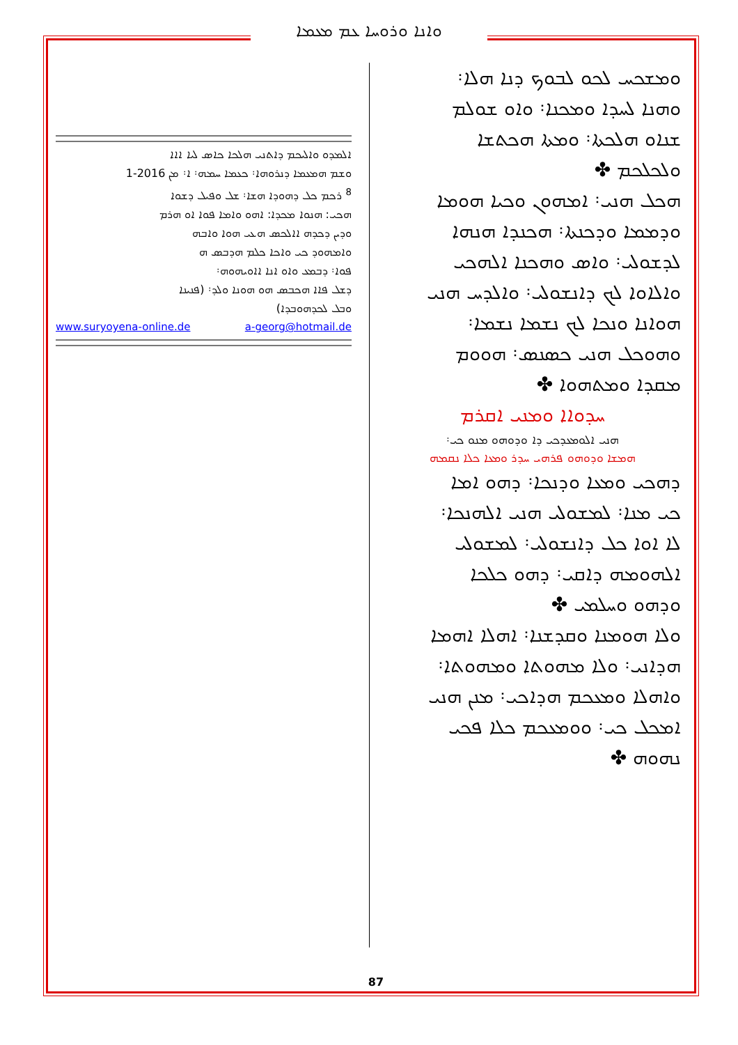ܘܐܢܐ ܘܪܘܚܐ ܥܡ ܡܥܡܐ
ܘܡܫܟܚ ܠܟܘ ܠܒܘܟ ܕܢܐ ܗܠܐ܃
ܘܗܢܐ ܠܚܕܐ ܘܡܟܢܐ܃ ܘܐܘ ܫܘܠܡ
ܫܢܐܘ ܗܠܟܬܐ܃ ܘܡܬܐ ܗܟܬܫܐ
ܘܠܟܠܟܡ ✤
ܗܟܠ ܗܢܝ܃ ܐܡܗܘܢ ܘܟܝܐ ܗܘܡܐ
ܘܕܡܡܐ ܘܕܟܢܬܐ܃ ܗܟܢܕܐ ܗܢܗܐ
ܠܕܫܘܠܝ܃ ܘܐܣ ܘܗܟܢܐ ܐܠܗܟܝ
ܘܐܠܐܘܐ ܠܟ ܕܐܢܫܘܠܝ܃ ܘܐܠܕܚ ܗܢܝ
ܗܘܐܢܐ ܘܢܟܐ ܠܟ ܢܫܡܐ ܢܫܡܐ܃
ܘܗܘܟܠ ܗܢܝ ܟܣܢܣ܃ ܗܘܘܡ
ܡܩܕܐ ܘܡܬܗܘܐ ✤
ܚܕܘܐܐ ܘܡܢܝ ܐܩܪܡ
ܗܢܝ ܐܠܘܡܥܕܟܝ ܕܐ ܘܕܘܗܘ ܡܢܘ ܟܝ܃
ܗܡܫܐ ܘܕܘܗܘ ܦܪܗܝ ܚܕܪ ܘܡܥܐ ܟܠܐ ܢܩܡܗ
ܕܗܟܝ ܘܡܥܐ ܘܕܢܟܐ܃ ܕܗܘ ܐܡܐ
ܟܝ ܡܢܐ܃ ܠܡܫܘܠܝ ܗܢܝ ܐܠܗܢܟܐ܃
ܠܐ ܐܘܐ ܟܠ ܕܐܢܫܘܠܝ܃ ܠܡܫܘܠܝ
ܐܠܗܘܡܗ ܕܐܩܝ܃ ܕܗܘ ܟܠܟܐ
ܘܕܗܘ ܘܚܠܡܝ ✤
ܘܠܐ ܗܘܡܢܐ ܘܩܕܫܢܐ܃ ܐܗܠܐ ܐܗܡܐ
ܗܕܐܢܝ܃ ܘܠܐ ܡܗܘܬܐ ܘܡܗܘܬܐ܃
ܘܐܗܠܐ ܘܡܥܟܡ ܗܕܐܟܝ܃ ܡܢܢ ܗܢܝ
ܐܡܟܠ ܟܝ܃ ܘܘܡܥܟܡ ܟܠܐ ܦܟܝ
ܢܗܘܗ ✤
ܐܠܡܕܘ ܘܐܠܝܟܡ ܕܐܬܢܝ ܗܠܟܐ ܟܐܣ ܠܝܐ ܐܐܐ
ܘܫܡ ܗܡܥܡܐ ܕܢܪܘܗܐ܃ ܟܥܡܐ ܚܡܗ܃ ܐ܃ ܡܢ 2016-1
<sup>8</sup> ܪܟܡ ܟܠ ܕܗܘܕܐ ܗܫܐ܃ ܫܠ ܘܦܝܠ ܕܫܘܐ
ܗܟܝ: ܗܢܘܐ ܡܟܕܐ: ܐܗܘ ܘܐܡܐ ܦܘܐ ܐܘ ܗܪܡ
ܘܕܝܢ ܕܟܕܗ ܐܐܠܟܣ ܗܥܝ ܗܘܐ ܘܐܒܗ
ܘܐܡܗܘܕ ܟܝ ܘܐܟܐ ܟܠܡ ܗܕܒܣ ܗ
ܦܘܐ܃ ܕܒܡܥ ܘܐܘ ܐܢܐ ܐܐܘܝܗܘܗ܃
ܕܫܠ ܦܐܐ ܗܟܒܣ ܗܘ ܗܘܢܐ ܘܠܕ܃ (ܦܢܝܢܐ
ܘܒܠ ܠܟܕܗܘܒܕܐ)
www.suryoyena-online.de a-georg@hotmail.de
87